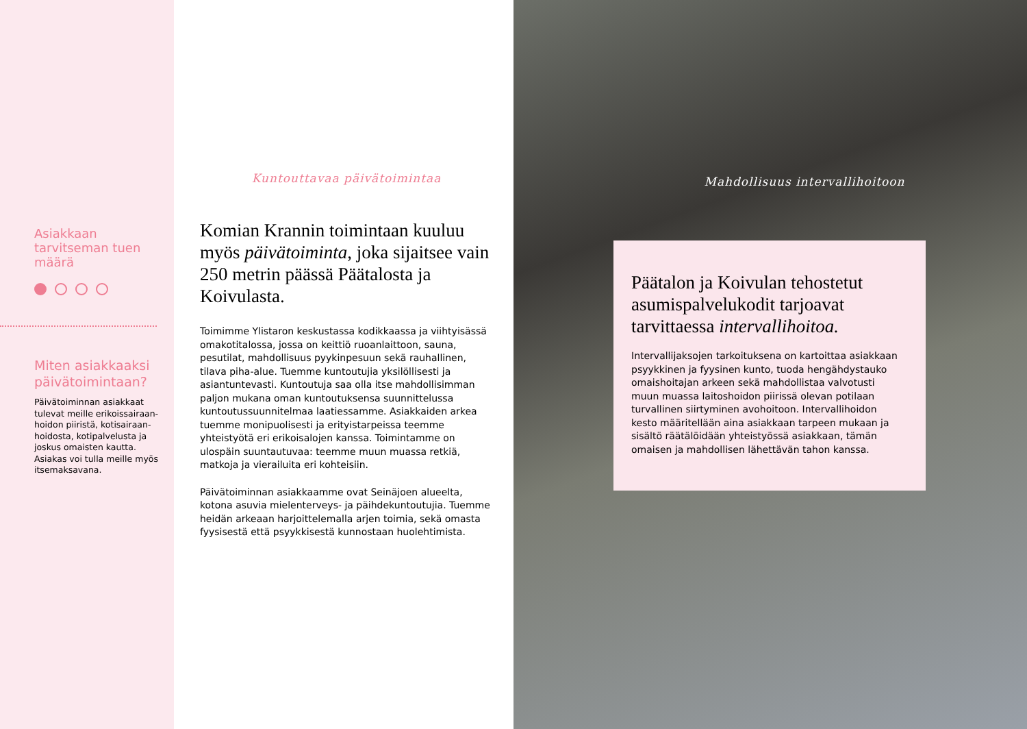Asiakkaan tarvitseman tuen määrä
Miten asiakkaaksi päivätoimintaan?
Päivätoiminnan asiakkaat tulevat meille erikoissairaan-hoidon piiristä, kotisairaan-hoidosta, kotipalvelusta ja joskus omaisten kautta. Asiakas voi tulla meille myös itsemaksavana.
Kuntouttavaa päivätoimintaa
Komian Krannin toimintaan kuuluu myös päivätoiminta, joka sijaitsee vain 250 metrin päässä Päätalosta ja Koivulasta.
Toimimme Ylistaron keskustassa kodikkaassa ja viihtyisässä omakotitalossa, jossa on keittiö ruoanlaittoon, sauna, pesutilat, mahdollisuus pyykinpesuun sekä rauhallinen, tilava piha-alue. Tuemme kuntoutujia yksilöllisesti ja asiantuntevasti. Kuntoutuja saa olla itse mahdollisimman paljon mukana oman kuntoutuksensa suunnittelussa kuntoutussuunnitelmaa laatiessamme. Asiakkaiden arkea tuemme monipuolisesti ja erityistarpeissa teemme yhteistyötä eri erikoisalojen kanssa. Toimintamme on ulospäin suuntautuvaa: teemme muun muassa retkiä, matkoja ja vierailuita eri kohteisiin.
Päivätoiminnan asiakkaamme ovat Seinäjoen alueelta, kotona asuvia mielenterveys- ja päihdekuntoutujia. Tuemme heidän arkeaan harjoittelemalla arjen toimia, sekä omasta fyysisestä että psyykkisestä kunnostaan huolehtimista.
Mahdollisuus intervallihoitoon
Päätalon ja Koivulan tehostetut asumispalvelukodit tarjoavat tarvittaessa intervallihoitoa.
Intervallijaksojen tarkoituksena on kartoittaa asiakkaan psyykkinen ja fyysinen kunto, tuoda hengähdystauko omaishoitajan arkeen sekä mahdollistaa valvotusti muun muassa laitoshoidon piirissä olevan potilaan turvallinen siirtyminen avohoitoon. Intervallihoidon kesto määritellään aina asiakkaan tarpeen mukaan ja sisältö räätälöidään yhteistyössä asiakkaan, tämän omaisen ja mahdollisen lähettävän tahon kanssa.